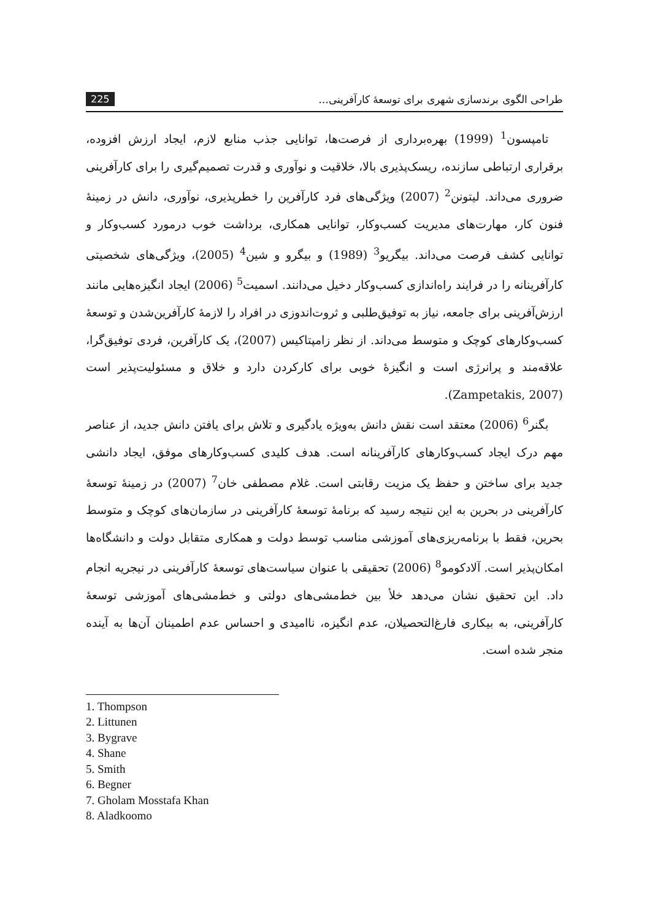طراحی الگوی برندسازی شهری برای توسعهٔ کارآفرینی... 225
تامپسون<sup>1</sup> (1999) بهره‌برداری از فرصت‌ها، توانایی جذب منابع لازم، ایجاد ارزش افزوده، برقراری ارتباطی سازنده، ریسک‌پذیری بالا، خلاقیت و نوآوری و قدرت تصمیم‌گیری را برای کارآفرینی ضروری می‌داند. لیتونن<sup>2</sup> (2007) ویژگی‌های فرد کارآفرین را خطرپذیری، نوآوری، دانش در زمینهٔ فنون کار، مهارت‌های مدیریت کسب‌وکار، توانایی همکاری، برداشت خوب درمورد کسب‌وکار و توانایی کشف فرصت می‌داند. بیگریو<sup>3</sup> (1989) و بیگرو و شین<sup>4</sup> (2005)، ویژگی‌های شخصیتی کارآفرینانه را در فرایند راه‌اندازی کسب‌وکار دخیل می‌دانند. اسمیت<sup>5</sup> (2006) ایجاد انگیزه‌هایی مانند ارزش‌آفرینی برای جامعه، نیاز به توفیق‌طلبی و ثروت‌اندوزی در افراد را لازمهٔ کارآفرین‌شدن و توسعهٔ کسب‌وکارهای کوچک و متوسط می‌داند. از نظر زامپتاکیس (2007)، یک کارآفرین، فردی توفیق‌گرا، علاقه‌مند و پرانرژی است و انگیزهٔ خوبی برای کارکردن دارد و خلاق و مسئولیت‌پذیر است (Zampetakis, 2007).
بگنر<sup>6</sup> (2006) معتقد است نقش دانش به‌ویژه یادگیری و تلاش برای یافتن دانش جدید، از عناصر مهم درک ایجاد کسب‌وکارهای کارآفرینانه است. هدف کلیدی کسب‌وکارهای موفق، ایجاد دانشی جدید برای ساختن و حفظ یک مزیت رقابتی است. غلام مصطفی خان<sup>7</sup> (2007) در زمینهٔ توسعهٔ کارآفرینی در بحرین به این نتیجه رسید که برنامهٔ توسعهٔ کارآفرینی در سازمان‌های کوچک و متوسط بحرین، فقط با برنامه‌ریزی‌های آموزشی مناسب توسط دولت و همکاری متقابل دولت و دانشگاه‌ها امکان‌پذیر است. آلادکومو<sup>8</sup> (2006) تحقیقی با عنوان سیاست‌های توسعهٔ کارآفرینی در نیجریه انجام داد. این تحقیق نشان می‌دهد خلأ بین خط‌مشی‌های دولتی و خط‌مشی‌های آموزشی توسعهٔ کارآفرینی، به بیکاری فارغ‌التحصیلان، عدم انگیزه، ناامیدی و احساس عدم اطمینان آن‌ها به آینده منجر شده است.
1. Thompson
2. Littunen
3. Bygrave
4. Shane
5. Smith
6. Begner
7. Gholam Mosstafa Khan
8. Aladkoomo